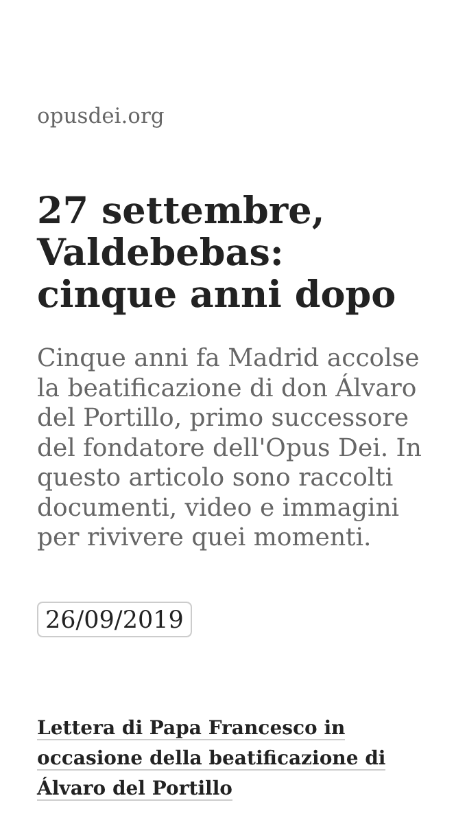opusdei.org
27 settembre, Valdebebas: cinque anni dopo
Cinque anni fa Madrid accolse la beatificazione di don Álvaro del Portillo, primo successore del fondatore dell'Opus Dei. In questo articolo sono raccolti documenti, video e immagini per rivivere quei momenti.
26/09/2019
Lettera di Papa Francesco in occasione della beatificazione di Álvaro del Portillo